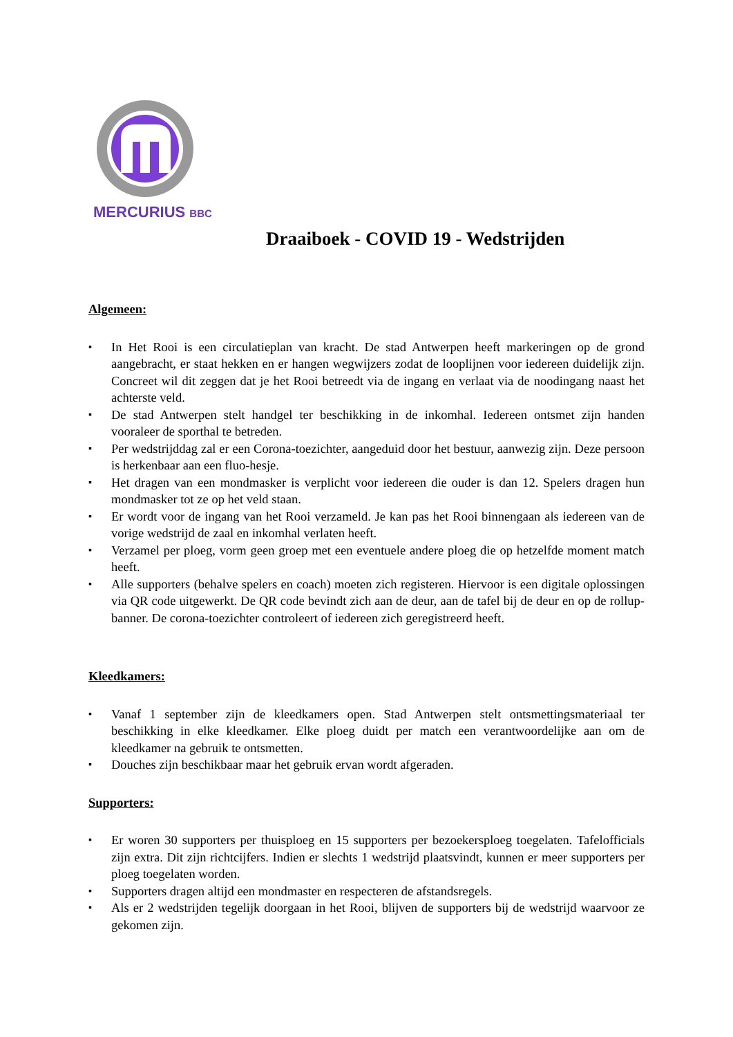MERCURIUS BBC
Draaiboek - COVID 19 - Wedstrijden
Algemeen:
▪ In Het Rooi is een circulatieplan van kracht. De stad Antwerpen heeft markeringen op de grond aangebracht, er staat hekken en er hangen wegwijzers zodat de looplijnen voor iedereen duidelijk zijn. Concreet wil dit zeggen dat je het Rooi betreedt via de ingang en verlaat via de noodingang naast het achterste veld.
▪ De stad Antwerpen stelt handgel ter beschikking in de inkomhal. Iedereen ontsmet zijn handen vooraleer de sporthal te betreden.
▪ Per wedstrijddag zal er een Corona-toezichter, aangeduid door het bestuur, aanwezig zijn. Deze persoon is herkenbaar aan een fluo-hesje.
▪ Het dragen van een mondmasker is verplicht voor iedereen die ouder is dan 12. Spelers dragen hun mondmasker tot ze op het veld staan.
▪ Er wordt voor de ingang van het Rooi verzameld. Je kan pas het Rooi binnengaan als iedereen van de vorige wedstrijd de zaal en inkomhal verlaten heeft.
▪ Verzamel per ploeg, vorm geen groep met een eventuele andere ploeg die op hetzelfde moment match heeft.
▪ Alle supporters (behalve spelers en coach) moeten zich registeren. Hiervoor is een digitale oplossingen via QR code uitgewerkt. De QR code bevindt zich aan de deur, aan de tafel bij de deur en op de rollup-banner. De corona-toezichter controleert of iedereen zich geregistreerd heeft.
Kleedkamers:
▪ Vanaf 1 september zijn de kleedkamers open. Stad Antwerpen stelt ontsmettingsmateriaal ter beschikking in elke kleedkamer. Elke ploeg duidt per match een verantwoordelijke aan om de kleedkamer na gebruik te ontsmetten.
▪ Douches zijn beschikbaar maar het gebruik ervan wordt afgeraden.
Supporters:
▪ Er woren 30 supporters per thuisploeg en 15 supporters per bezoekersploeg toegelaten. Tafelofficials zijn extra. Dit zijn richtcijfers. Indien er slechts 1 wedstrijd plaatsvindt, kunnen er meer supporters per ploeg toegelaten worden.
▪ Supporters dragen altijd een mondmaster en respecteren de afstandsregels.
▪ Als er 2 wedstrijden tegelijk doorgaan in het Rooi, blijven de supporters bij de wedstrijd waarvoor ze gekomen zijn.